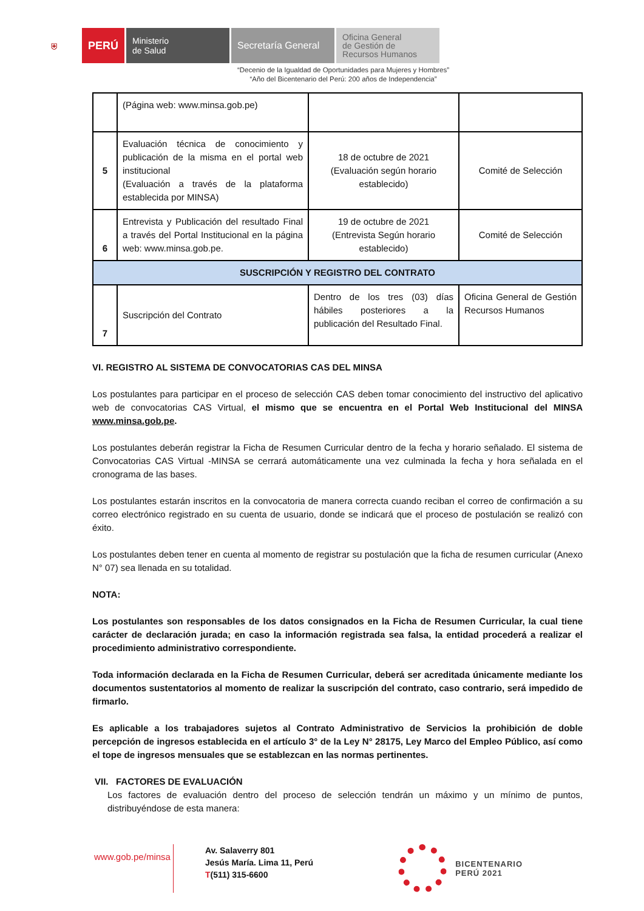⛨
PERÚ
Ministerio
de Salud
Secretaría General
Oficina General
de Gestión de
Recursos Humanos
“Decenio de la Igualdad de Oportunidades para Mujeres y Hombres”
“Año del Bicentenario del Perú: 200 años de Independencia”
| | (Página web: www.minsa.gob.pe) | | |
| 5 | Evaluación técnica de conocimiento y publicación de la misma en el portal web institucional (Evaluación a través de la plataforma establecida por MINSA) | 18 de octubre de 2021 (Evaluación según horario establecido) | Comité de Selección |
| 6 | Entrevista y Publicación del resultado Final a través del Portal Institucional en la página web: www.minsa.gob.pe. | 19 de octubre de 2021 (Entrevista Según horario establecido) | Comité de Selección |
| SUSCRIPCIÓN Y REGISTRO DEL CONTRATO | | | |
| 7 | Suscripción del Contrato | Dentro de los tres (03) días hábiles posteriores a la publicación del Resultado Final. | Oficina General de Gestión Recursos Humanos |
VI. REGISTRO AL SISTEMA DE CONVOCATORIAS CAS DEL MINSA
Los postulantes para participar en el proceso de selección CAS deben tomar conocimiento del instructivo del aplicativo web de convocatorias CAS Virtual, el mismo que se encuentra en el Portal Web Institucional del MINSA www.minsa.gob.pe.
Los postulantes deberán registrar la Ficha de Resumen Curricular dentro de la fecha y horario señalado. El sistema de Convocatorias CAS Virtual -MINSA se cerrará automáticamente una vez culminada la fecha y hora señalada en el cronograma de las bases.
Los postulantes estarán inscritos en la convocatoria de manera correcta cuando reciban el correo de confirmación a su correo electrónico registrado en su cuenta de usuario, donde se indicará que el proceso de postulación se realizó con éxito.
Los postulantes deben tener en cuenta al momento de registrar su postulación que la ficha de resumen curricular (Anexo N° 07) sea llenada en su totalidad.
NOTA:
Los postulantes son responsables de los datos consignados en la Ficha de Resumen Curricular, la cual tiene carácter de declaración jurada; en caso la información registrada sea falsa, la entidad procederá a realizar el procedimiento administrativo correspondiente.
Toda información declarada en la Ficha de Resumen Curricular, deberá ser acreditada únicamente mediante los documentos sustentatorios al momento de realizar la suscripción del contrato, caso contrario, será impedido de firmarlo.
Es aplicable a los trabajadores sujetos al Contrato Administrativo de Servicios la prohibición de doble percepción de ingresos establecida en el artículo 3° de la Ley N° 28175, Ley Marco del Empleo Público, así como el tope de ingresos mensuales que se establezcan en las normas pertinentes.
VII. FACTORES DE EVALUACIÓN
Los factores de evaluación dentro del proceso de selección tendrán un máximo y un mínimo de puntos, distribuyéndose de esta manera:
www.gob.pe/minsa
Av. Salaverry 801
Jesús María. Lima 11, Perú
T(511) 315-6600
BICENTENARIO
PERÚ 2021